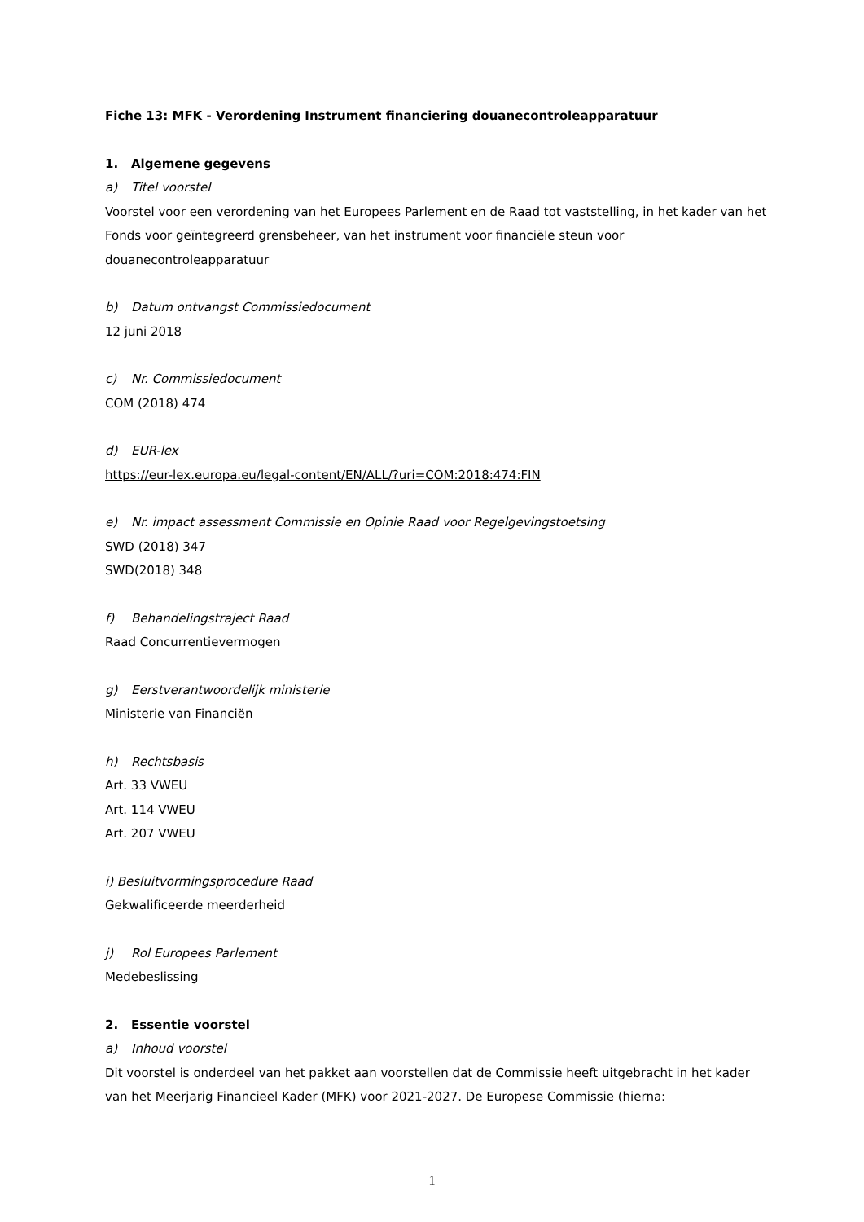Fiche 13: MFK - Verordening Instrument financiering douanecontroleapparatuur
1. Algemene gegevens
a) Titel voorstel
Voorstel voor een verordening van het Europees Parlement en de Raad tot vaststelling, in het kader van het Fonds voor geïntegreerd grensbeheer, van het instrument voor financiële steun voor douanecontroleapparatuur
b) Datum ontvangst Commissiedocument
12 juni 2018
c) Nr. Commissiedocument
COM (2018) 474
d) EUR-lex
https://eur-lex.europa.eu/legal-content/EN/ALL/?uri=COM:2018:474:FIN
e) Nr. impact assessment Commissie en Opinie Raad voor Regelgevingstoetsing
SWD (2018) 347
SWD(2018) 348
f) Behandelingstraject Raad
Raad Concurrentievermogen
g) Eerstverantwoordelijk ministerie
Ministerie van Financiën
h) Rechtsbasis
Art. 33 VWEU
Art. 114 VWEU
Art. 207 VWEU
i) Besluitvormingsprocedure Raad
Gekwalificeerde meerderheid
j) Rol Europees Parlement
Medebeslissing
2. Essentie voorstel
a) Inhoud voorstel
Dit voorstel is onderdeel van het pakket aan voorstellen dat de Commissie heeft uitgebracht in het kader van het Meerjarig Financieel Kader (MFK) voor 2021-2027. De Europese Commissie (hierna:
1